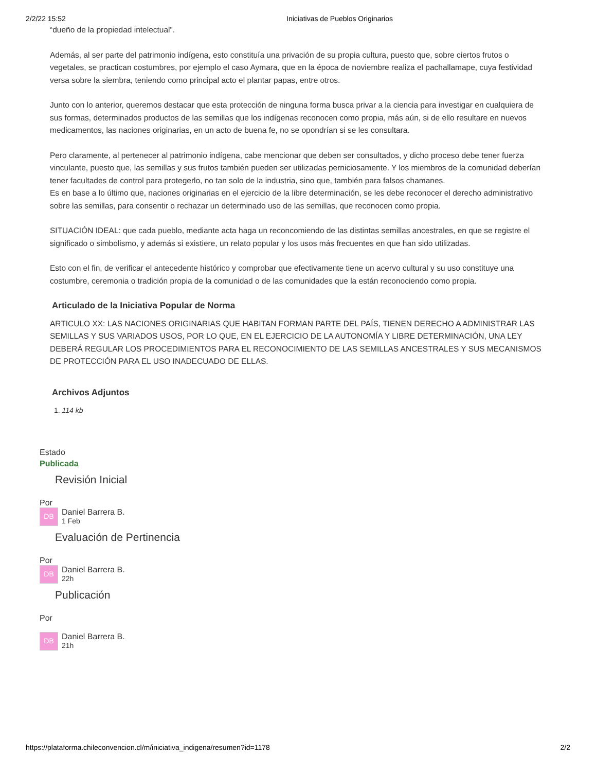2/2/22 15:52 Iniciativas de Pueblos Originarios
“dueño de la propiedad intelectual”.
Además, al ser parte del patrimonio indígena, esto constituía una privación de su propia cultura, puesto que, sobre ciertos frutos o vegetales, se practican costumbres, por ejemplo el caso Aymara, que en la época de noviembre realiza el pachallamape, cuya festividad versa sobre la siembra, teniendo como principal acto el plantar papas, entre otros.
Junto con lo anterior, queremos destacar que esta protección de ninguna forma busca privar a la ciencia para investigar en cualquiera de sus formas, determinados productos de las semillas que los indígenas reconocen como propia, más aún, si de ello resultare en nuevos medicamentos, las naciones originarias, en un acto de buena fe, no se opondrían si se les consultara.
Pero claramente, al pertenecer al patrimonio indígena, cabe mencionar que deben ser consultados, y dicho proceso debe tener fuerza vinculante, puesto que, las semillas y sus frutos también pueden ser utilizadas perniciosamente. Y los miembros de la comunidad deberían tener facultades de control para protegerlo, no tan solo de la industria, sino que, también para falsos chamanes.
Es en base a lo último que, naciones originarias en el ejercicio de la libre determinación, se les debe reconocer el derecho administrativo sobre las semillas, para consentir o rechazar un determinado uso de las semillas, que reconocen como propia.
SITUACIÓN IDEAL: que cada pueblo, mediante acta haga un reconcomiendo de las distintas semillas ancestrales, en que se registre el significado o simbolismo, y además si existiere, un relato popular y los usos más frecuentes en que han sido utilizadas.
Esto con el fin, de verificar el antecedente histórico y comprobar que efectivamente tiene un acervo cultural y su uso constituye una costumbre, ceremonia o tradición propia de la comunidad o de las comunidades que la están reconociendo como propia.
Articulado de la Iniciativa Popular de Norma
ARTICULO XX: LAS NACIONES ORIGINARIAS QUE HABITAN FORMAN PARTE DEL PAÍS, TIENEN DERECHO A ADMINISTRAR LAS SEMILLAS Y SUS VARIADOS USOS, POR LO QUE, EN EL EJERCICIO DE LA AUTONOMÍA Y LIBRE DETERMINACIÓN, UNA LEY DEBERÁ REGULAR LOS PROCEDIMIENTOS PARA EL RECONOCIMIENTO DE LAS SEMILLAS ANCESTRALES Y SUS MECANISMOS DE PROTECCIÓN PARA EL USO INADECUADO DE ELLAS.
Archivos Adjuntos
1. 114 kb
Estado
Publicada
Revisión Inicial
Por
DB
Daniel Barrera B.
1 Feb
Evaluación de Pertinencia
Por
DB
Daniel Barrera B.
22h
Publicación
Por
DB
Daniel Barrera B.
21h
https://plataforma.chileconvencion.cl/m/iniciativa_indigena/resumen?id=1178 2/2